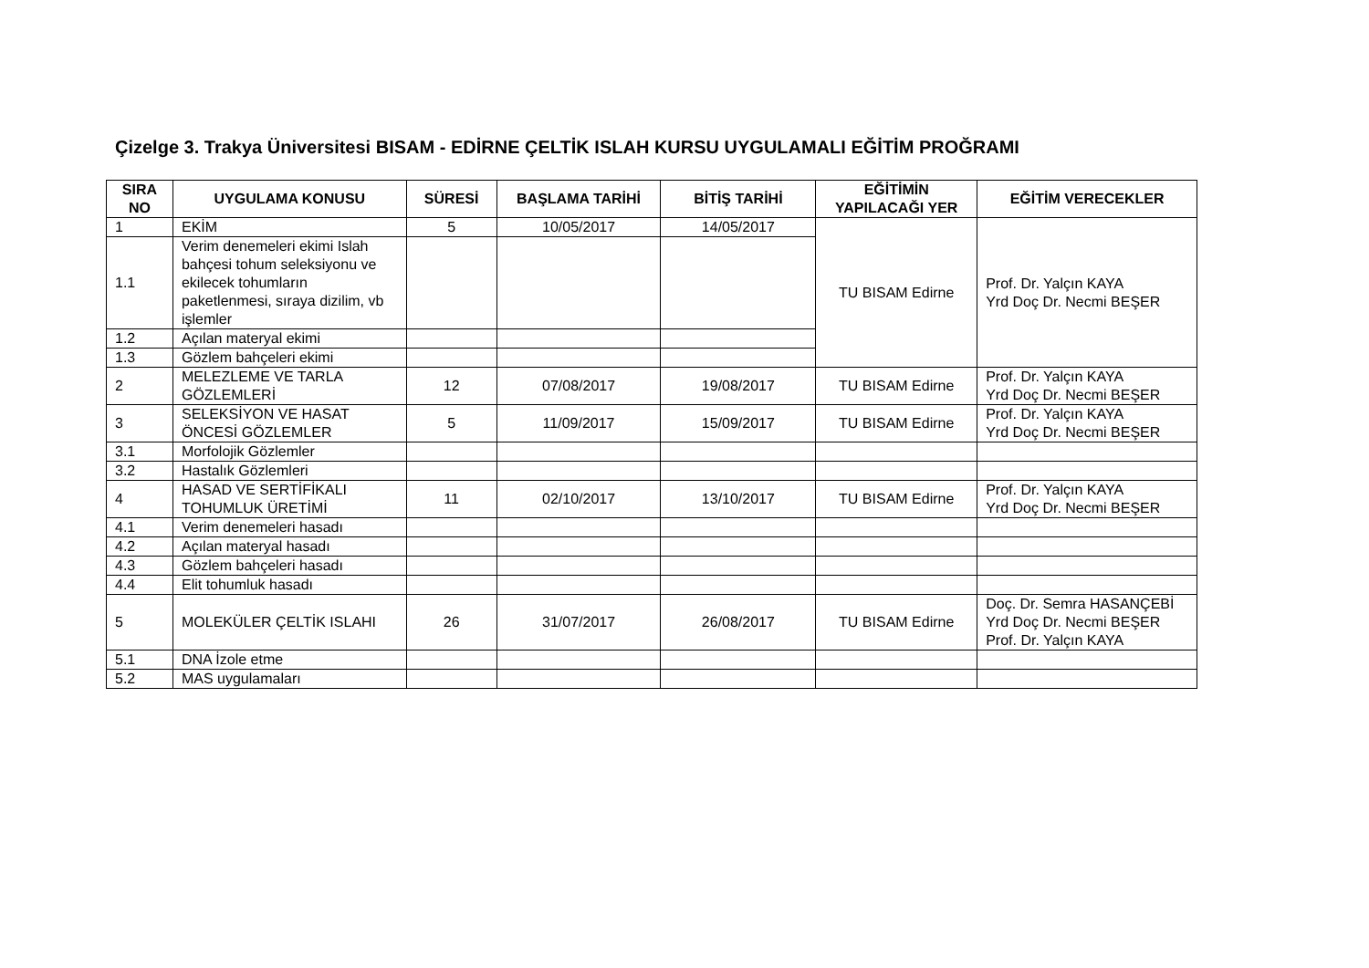Çizelge 3. Trakya Üniversitesi BISAM - EDİRNE ÇELTİK ISLAH KURSU UYGULAMALI EĞİTİM PROĞRAMI
| SIRA NO | UYGULAMA KONUSU | SÜRESİ | BAŞLAMA TARİHİ | BİTİŞ TARİHİ | EĞİTİMİN YAPILACAĞI YER | EĞİTİM VERECEKLER |
| --- | --- | --- | --- | --- | --- | --- |
| 1 | EKİM | 5 | 10/05/2017 | 14/05/2017 | TU BISAM Edirne | Prof. Dr. Yalçın KAYA Yrd Doç Dr. Necmi BEŞER |
| 1.1 | Verim denemeleri ekimi Islah bahçesi tohum seleksiyonu ve ekilecek tohumların paketlenmesi, sıraya dizilim, vb işlemler | | | | | |
| 1.2 | Açılan materyal ekimi | | | | | |
| 1.3 | Gözlem bahçeleri ekimi | | | | | |
| 2 | MELEZLEME VE TARLA GÖZLEMLERİ | 12 | 07/08/2017 | 19/08/2017 | TU BISAM Edirne | Prof. Dr. Yalçın KAYA Yrd Doç Dr. Necmi BEŞER |
| 3 | SELEKSİYON VE HASAT ÖNCESİ GÖZLEMLER | 5 | 11/09/2017 | 15/09/2017 | TU BISAM Edirne | Prof. Dr. Yalçın KAYA Yrd Doç Dr. Necmi BEŞER |
| 3.1 | Morfolojik Gözlemler | | | | | |
| 3.2 | Hastalık Gözlemleri | | | | | |
| 4 | HASAD VE SERTİFİKALI TOHUMLUK ÜRETİMİ | 11 | 02/10/2017 | 13/10/2017 | TU BISAM Edirne | Prof. Dr. Yalçın KAYA Yrd Doç Dr. Necmi BEŞER |
| 4.1 | Verim denemeleri hasadı | | | | | |
| 4.2 | Açılan materyal hasadı | | | | | |
| 4.3 | Gözlem bahçeleri hasadı | | | | | |
| 4.4 | Elit tohumluk hasadı | | | | | |
| 5 | MOLEKÜLER ÇELTİK ISLAHI | 26 | 31/07/2017 | 26/08/2017 | TU BISAM Edirne | Doç. Dr. Semra HASANÇEBİ Yrd Doç Dr. Necmi BEŞER Prof. Dr. Yalçın KAYA |
| 5.1 | DNA İzole etme | | | | | |
| 5.2 | MAS uygulamaları | | | | | |